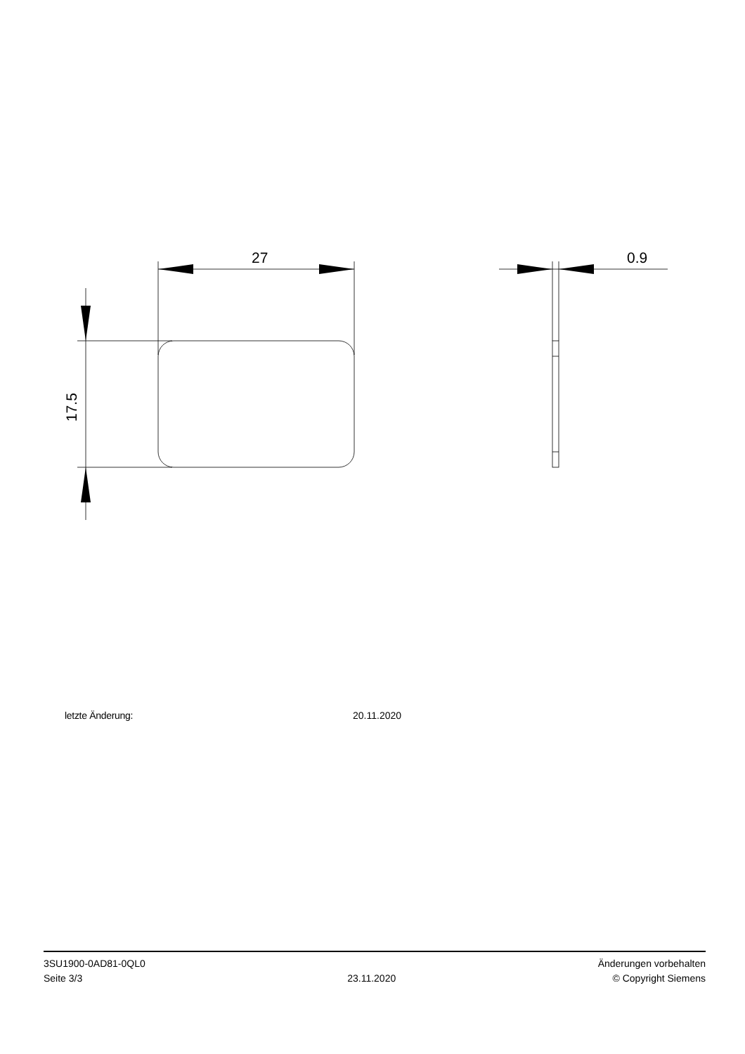27
0.9
17.5
letzte Änderung: 20.11.2020
3SU1900-0AD81-0QL0
Seite 3/3
23.11.2020
Änderungen vorbehalten
© Copyright Siemens